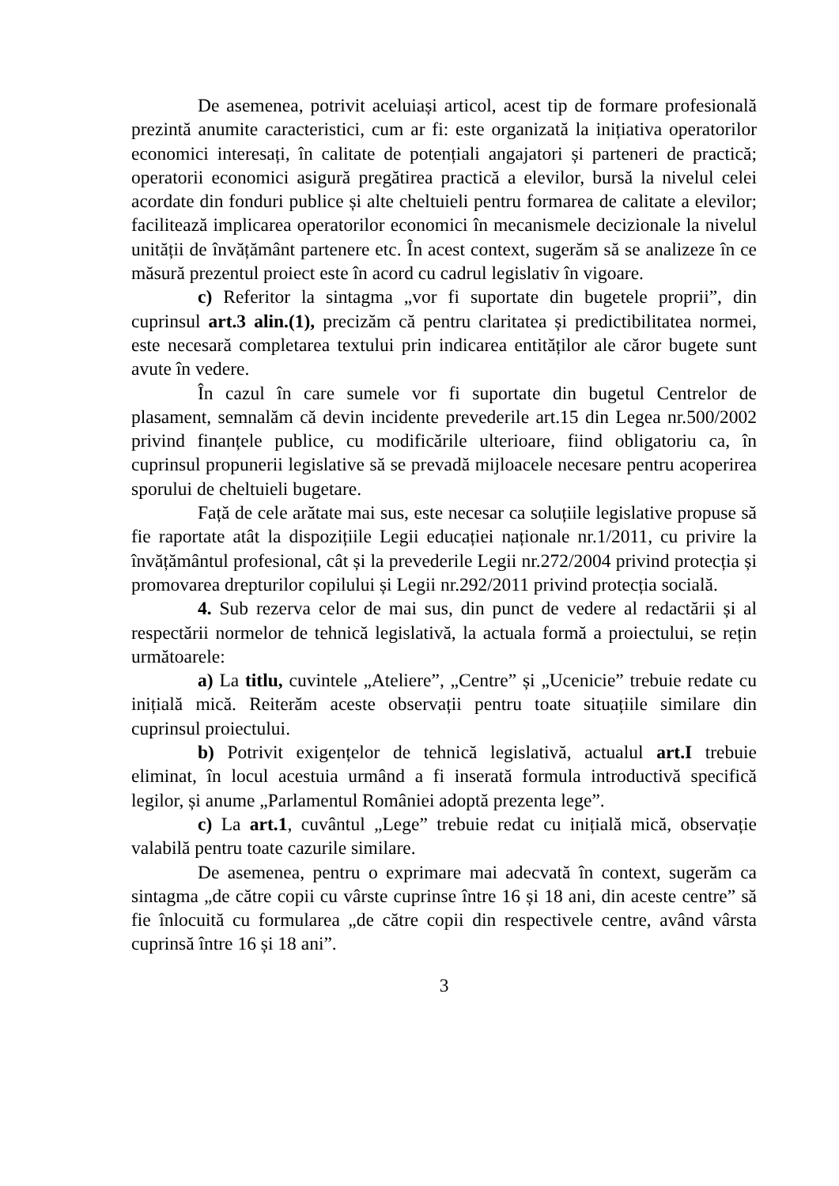De asemenea, potrivit aceluiași articol, acest tip de formare profesională prezintă anumite caracteristici, cum ar fi: este organizată la inițiativa operatorilor economici interesați, în calitate de potențiali angajatori și parteneri de practică; operatorii economici asigură pregătirea practică a elevilor, bursă la nivelul celei acordate din fonduri publice și alte cheltuieli pentru formarea de calitate a elevilor; facilitează implicarea operatorilor economici în mecanismele decizionale la nivelul unității de învățământ partenere etc. În acest context, sugerăm să se analizeze în ce măsură prezentul proiect este în acord cu cadrul legislativ în vigoare.
c) Referitor la sintagma „vor fi suportate din bugetele proprii”, din cuprinsul art.3 alin.(1), precizăm că pentru claritatea și predictibilitatea normei, este necesară completarea textului prin indicarea entităților ale căror bugete sunt avute în vedere.
În cazul în care sumele vor fi suportate din bugetul Centrelor de plasament, semnalăm că devin incidente prevederile art.15 din Legea nr.500/2002 privind finanțele publice, cu modificările ulterioare, fiind obligatoriu ca, în cuprinsul propunerii legislative să se prevadă mijloacele necesare pentru acoperirea sporului de cheltuieli bugetare.
Față de cele arătate mai sus, este necesar ca soluțiile legislative propuse să fie raportate atât la dispozițiile Legii educației naționale nr.1/2011, cu privire la învățământul profesional, cât și la prevederile Legii nr.272/2004 privind protecția și promovarea drepturilor copilului și Legii nr.292/2011 privind protecția socială.
4. Sub rezerva celor de mai sus, din punct de vedere al redactării și al respectării normelor de tehnică legislativă, la actuala formă a proiectului, se rețin următoarele:
a) La titlu, cuvintele „Ateliere”, „Centre” și „Ucenicie” trebuie redate cu inițială mică. Reiterăm aceste observații pentru toate situațiile similare din cuprinsul proiectului.
b) Potrivit exigențelor de tehnică legislativă, actualul art.I trebuie eliminat, în locul acestuia urmând a fi inserată formula introductivă specifică legilor, și anume „Parlamentul României adoptă prezenta lege”.
c) La art.1, cuvântul „Lege” trebuie redat cu inițială mică, observație valabilă pentru toate cazurile similare.
De asemenea, pentru o exprimare mai adecvată în context, sugerăm ca sintagma „de către copii cu vârste cuprinse între 16 și 18 ani, din aceste centre” să fie înlocuită cu formularea „de către copii din respectivele centre, având vârsta cuprinsă între 16 și 18 ani”.
3